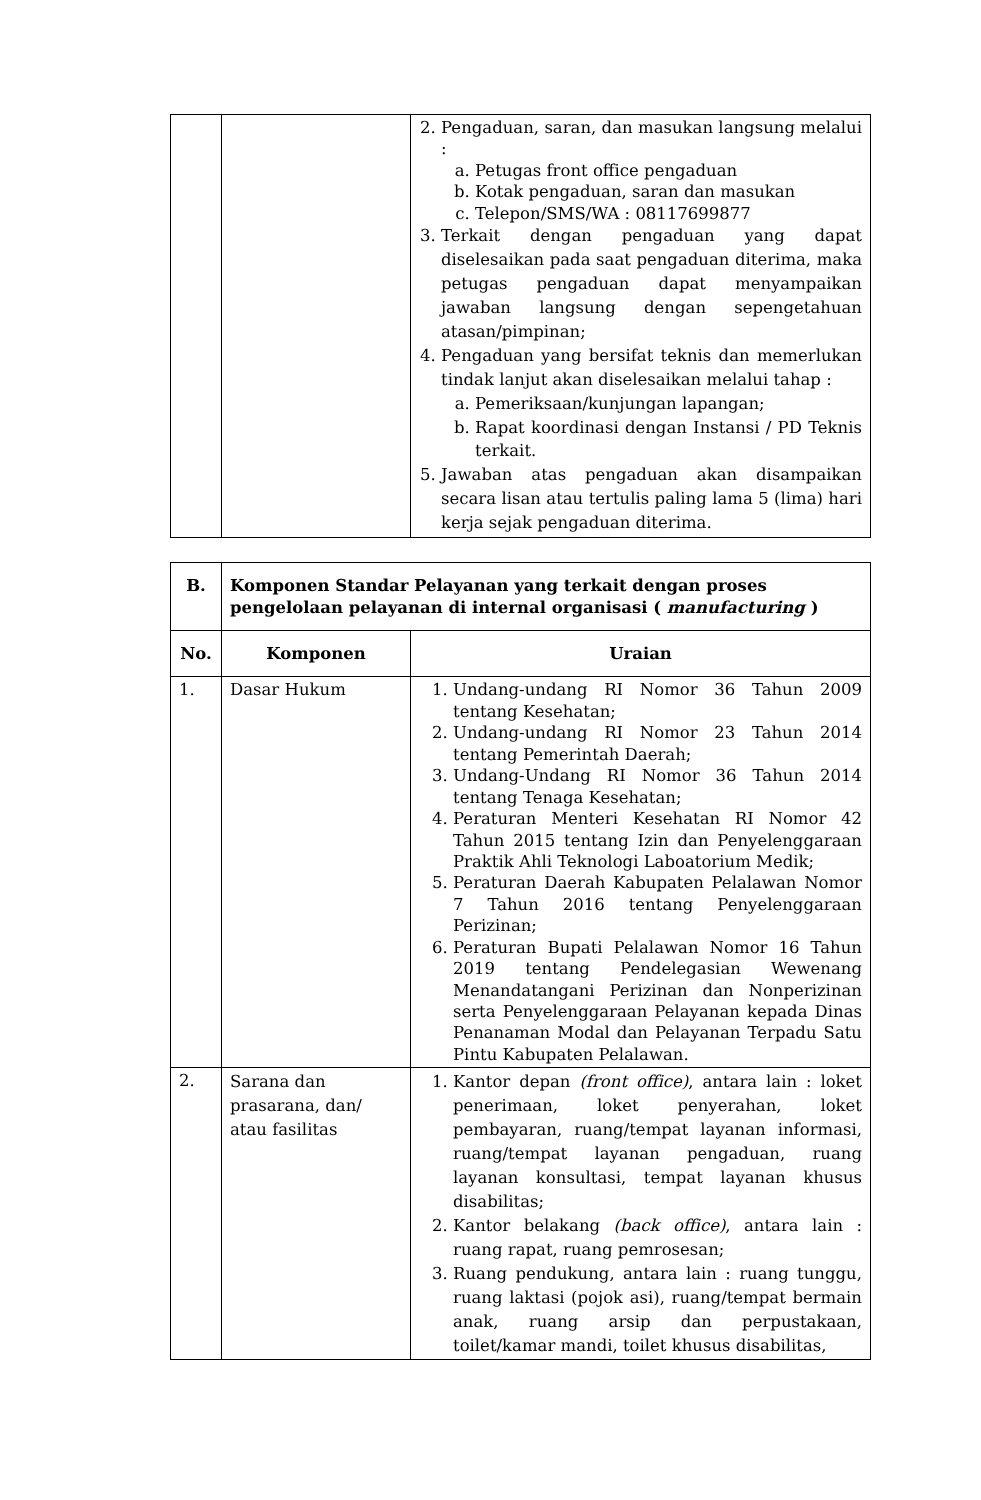| | | 2. Pengaduan, saran, dan masukan langsung melalui : a. Petugas front office pengaduan b. Kotak pengaduan, saran dan masukan c. Telepon/SMS/WA : 08117699877 3. Terkait dengan pengaduan yang dapat diselesaikan pada saat pengaduan diterima, maka petugas pengaduan dapat menyampaikan jawaban langsung dengan sepengetahuan atasan/pimpinan; 4. Pengaduan yang bersifat teknis dan memerlukan tindak lanjut akan diselesaikan melalui tahap : a. Pemeriksaan/kunjungan lapangan; b. Rapat koordinasi dengan Instansi / PD Teknis terkait. 5. Jawaban atas pengaduan akan disampaikan secara lisan atau tertulis paling lama 5 (lima) hari kerja sejak pengaduan diterima. |
| B. | Komponen Standar Pelayanan yang terkait dengan proses pengelolaan pelayanan di internal organisasi ( manufacturing ) | |
| --- | --- | --- |
| No. | Komponen | Uraian |
| 1. | Dasar Hukum | 1. Undang-undang RI Nomor 36 Tahun 2009 tentang Kesehatan; 2. Undang-undang RI Nomor 23 Tahun 2014 tentang Pemerintah Daerah; 3. Undang-Undang RI Nomor 36 Tahun 2014 tentang Tenaga Kesehatan; 4. Peraturan Menteri Kesehatan RI Nomor 42 Tahun 2015 tentang Izin dan Penyelenggaraan Praktik Ahli Teknologi Laboatorium Medik; 5. Peraturan Daerah Kabupaten Pelalawan Nomor 7 Tahun 2016 tentang Penyelenggaraan Perizinan; 6. Peraturan Bupati Pelalawan Nomor 16 Tahun 2019 tentang Pendelegasian Wewenang Menandatangani Perizinan dan Nonperizinan serta Penyelenggaraan Pelayanan kepada Dinas Penanaman Modal dan Pelayanan Terpadu Satu Pintu Kabupaten Pelalawan. |
| 2. | Sarana dan prasarana, dan/ atau fasilitas | 1. Kantor depan (front office) , antara lain : loket penerimaan, loket penyerahan, loket pembayaran, ruang/tempat layanan informasi, ruang/tempat layanan pengaduan, ruang layanan konsultasi, tempat layanan khusus disabilitas; 2. Kantor belakang (back office) , antara lain : ruang rapat, ruang pemrosesan; 3. Ruang pendukung, antara lain : ruang tunggu, ruang laktasi (pojok asi), ruang/tempat bermain anak, ruang arsip dan perpustakaan, toilet/kamar mandi, toilet khusus disabilitas, |